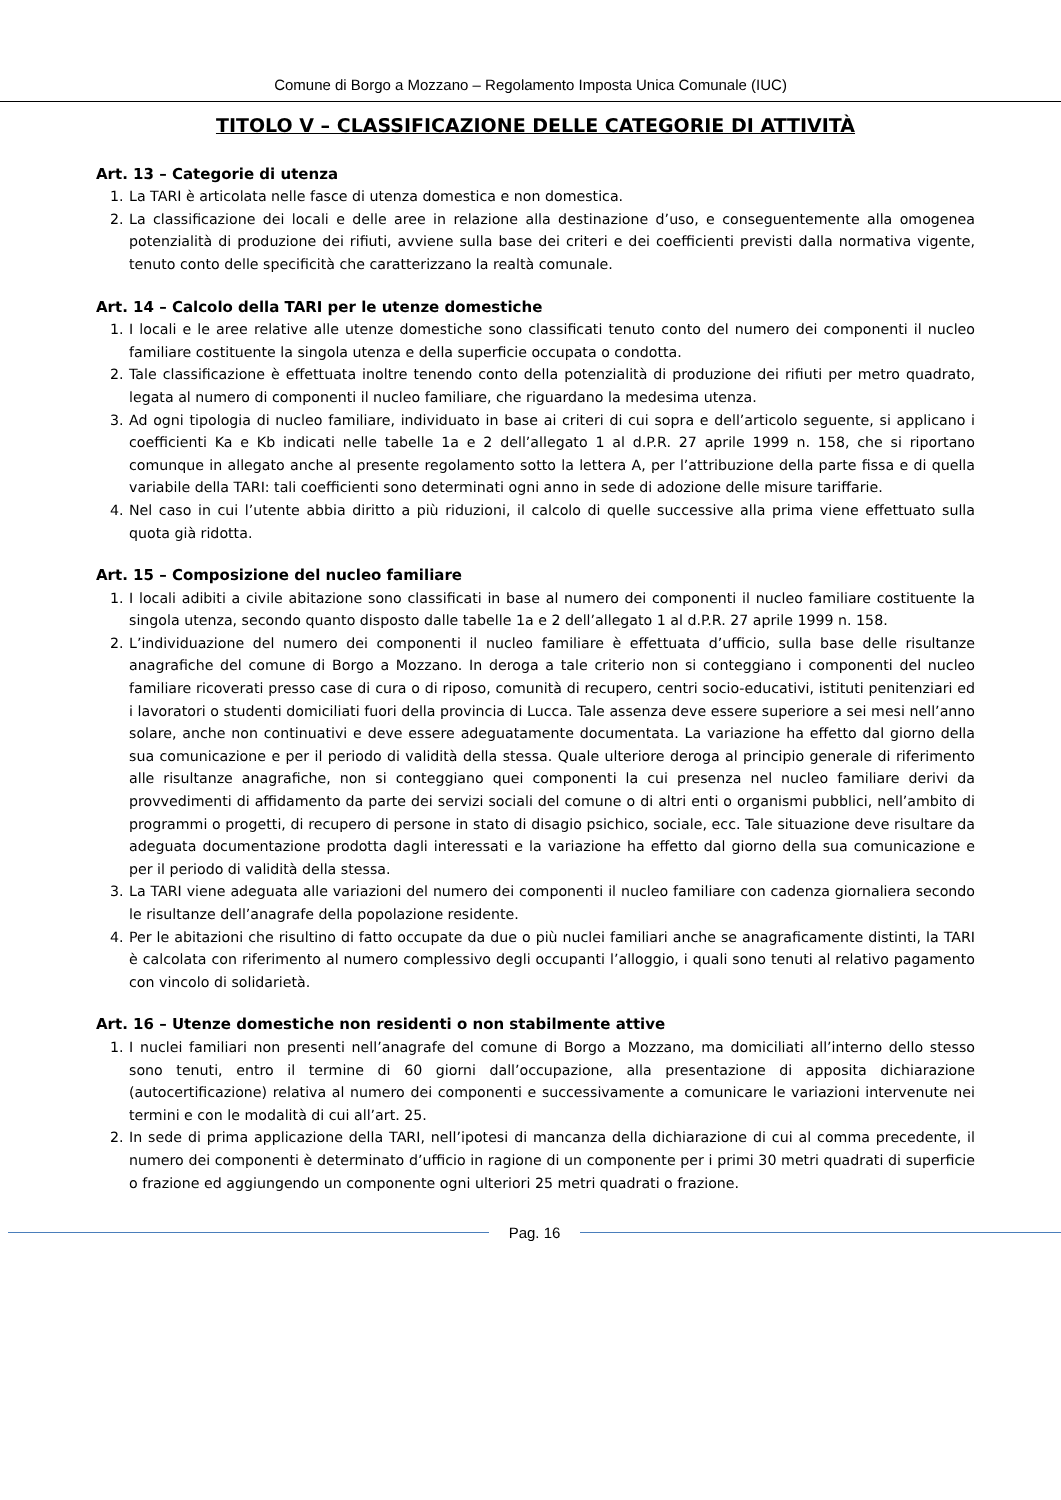Comune di Borgo a Mozzano – Regolamento Imposta Unica Comunale (IUC)
TITOLO V – CLASSIFICAZIONE DELLE CATEGORIE DI ATTIVITÀ
Art. 13 – Categorie di utenza
1. La TARI è articolata nelle fasce di utenza domestica e non domestica.
2. La classificazione dei locali e delle aree in relazione alla destinazione d’uso, e conseguentemente alla omogenea potenzialità di produzione dei rifiuti, avviene sulla base dei criteri e dei coefficienti previsti dalla normativa vigente, tenuto conto delle specificità che caratterizzano la realtà comunale.
Art. 14 – Calcolo della TARI per le utenze domestiche
1. I locali e le aree relative alle utenze domestiche sono classificati tenuto conto del numero dei componenti il nucleo familiare costituente la singola utenza e della superficie occupata o condotta.
2. Tale classificazione è effettuata inoltre tenendo conto della potenzialità di produzione dei rifiuti per metro quadrato, legata al numero di componenti il nucleo familiare, che riguardano la medesima utenza.
3. Ad ogni tipologia di nucleo familiare, individuato in base ai criteri di cui sopra e dell’articolo seguente, si applicano i coefficienti Ka e Kb indicati nelle tabelle 1a e 2 dell’allegato 1 al d.P.R. 27 aprile 1999 n. 158, che si riportano comunque in allegato anche al presente regolamento sotto la lettera A, per l’attribuzione della parte fissa e di quella variabile della TARI: tali coefficienti sono determinati ogni anno in sede di adozione delle misure tariffarie.
4. Nel caso in cui l’utente abbia diritto a più riduzioni, il calcolo di quelle successive alla prima viene effettuato sulla quota già ridotta.
Art. 15 – Composizione del nucleo familiare
1. I locali adibiti a civile abitazione sono classificati in base al numero dei componenti il nucleo familiare costituente la singola utenza, secondo quanto disposto dalle tabelle 1a e 2 dell’allegato 1 al d.P.R. 27 aprile 1999 n. 158.
2. L’individuazione del numero dei componenti il nucleo familiare è effettuata d’ufficio, sulla base delle risultanze anagrafiche del comune di Borgo a Mozzano. In deroga a tale criterio non si conteggiano i componenti del nucleo familiare ricoverati presso case di cura o di riposo, comunità di recupero, centri socio-educativi, istituti penitenziari ed i lavoratori o studenti domiciliati fuori della provincia di Lucca. Tale assenza deve essere superiore a sei mesi nell’anno solare, anche non continuativi e deve essere adeguatamente documentata. La variazione ha effetto dal giorno della sua comunicazione e per il periodo di validità della stessa. Quale ulteriore deroga al principio generale di riferimento alle risultanze anagrafiche, non si conteggiano quei componenti la cui presenza nel nucleo familiare derivi da provvedimenti di affidamento da parte dei servizi sociali del comune o di altri enti o organismi pubblici, nell’ambito di programmi o progetti, di recupero di persone in stato di disagio psichico, sociale, ecc. Tale situazione deve risultare da adeguata documentazione prodotta dagli interessati e la variazione ha effetto dal giorno della sua comunicazione e per il periodo di validità della stessa.
3. La TARI viene adeguata alle variazioni del numero dei componenti il nucleo familiare con cadenza giornaliera secondo le risultanze dell’anagrafe della popolazione residente.
4. Per le abitazioni che risultino di fatto occupate da due o più nuclei familiari anche se anagraficamente distinti, la TARI è calcolata con riferimento al numero complessivo degli occupanti l’alloggio, i quali sono tenuti al relativo pagamento con vincolo di solidarietà.
Art. 16 – Utenze domestiche non residenti o non stabilmente attive
1. I nuclei familiari non presenti nell’anagrafe del comune di Borgo a Mozzano, ma domiciliati all’interno dello stesso sono tenuti, entro il termine di 60 giorni dall’occupazione, alla presentazione di apposita dichiarazione (autocertificazione) relativa al numero dei componenti e successivamente a comunicare le variazioni intervenute nei termini e con le modalità di cui all’art. 25.
2. In sede di prima applicazione della TARI, nell’ipotesi di mancanza della dichiarazione di cui al comma precedente, il numero dei componenti è determinato d’ufficio in ragione di un componente per i primi 30 metri quadrati di superficie o frazione ed aggiungendo un componente ogni ulteriori 25 metri quadrati o frazione.
Pag. 16